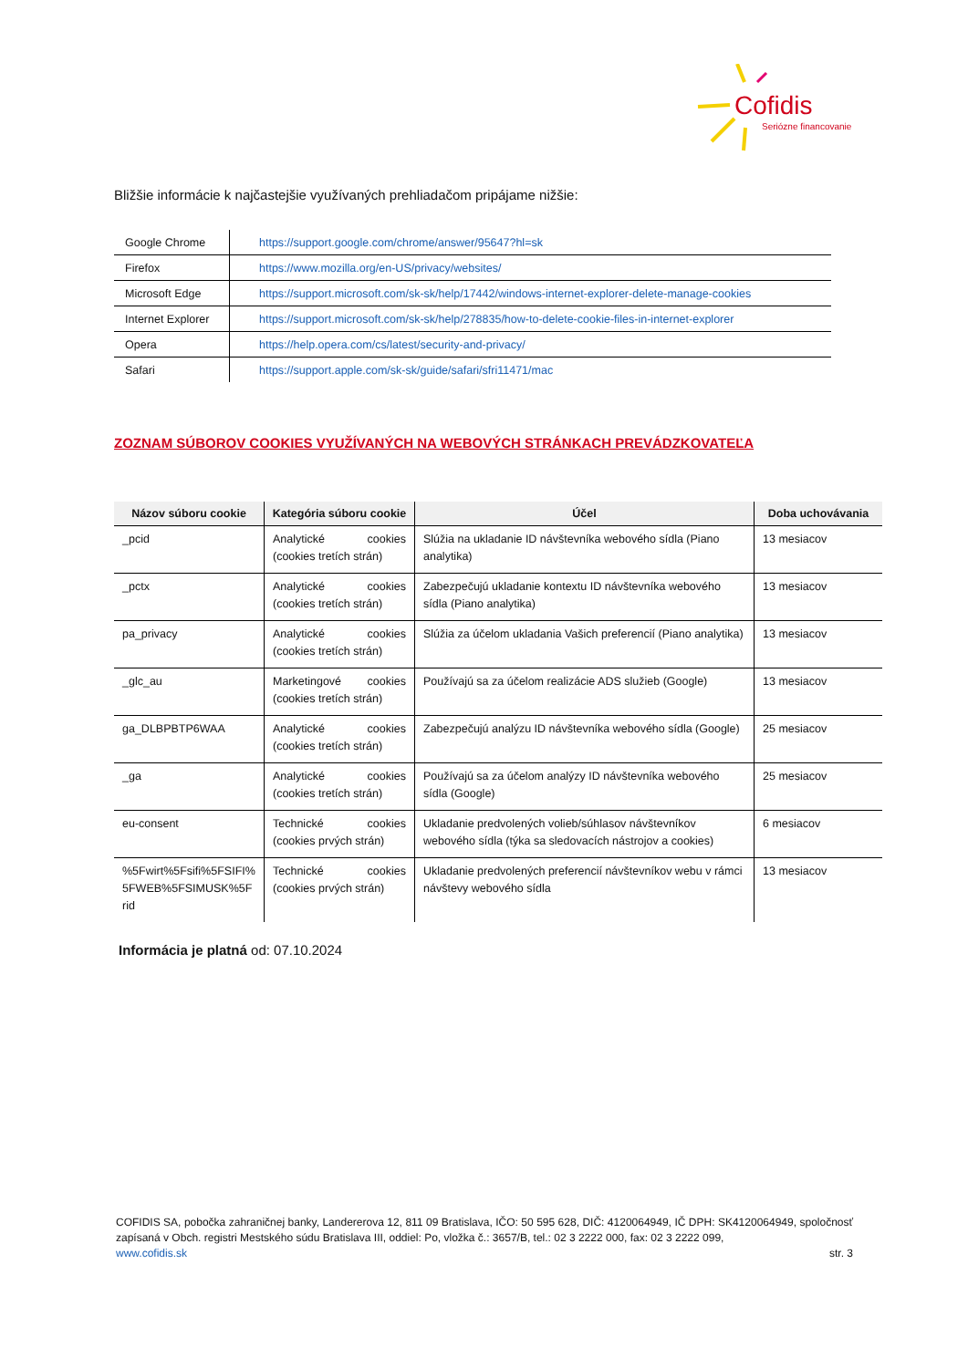Cofidis
Seriózne financovanie
Bližšie informácie k najčastejšie využívaných prehliadačom pripájame nižšie:
| Google Chrome | https://support.google.com/chrome/answer/95647?hl=sk |
| Firefox | https://www.mozilla.org/en-US/privacy/websites/ |
| Microsoft Edge | https://support.microsoft.com/sk-sk/help/17442/windows-internet-explorer-delete-manage-cookies |
| Internet Explorer | https://support.microsoft.com/sk-sk/help/278835/how-to-delete-cookie-files-in-internet-explorer |
| Opera | https://help.opera.com/cs/latest/security-and-privacy/ |
| Safari | https://support.apple.com/sk-sk/guide/safari/sfri11471/mac |
ZOZNAM SÚBOROV COOKIES VYUŽÍVANÝCH NA WEBOVÝCH STRÁNKACH PREVÁDZKOVATEĽA
| Názov súboru cookie | Kategória súboru cookie | Účel | Doba uchovávania |
| --- | --- | --- | --- |
| _pcid | Analytické cookies (cookies tretích strán) | Slúžia na ukladanie ID návštevníka webového sídla (Piano analytika) | 13 mesiacov |
| _pctx | Analytické cookies (cookies tretích strán) | Zabezpečujú ukladanie kontextu ID návštevníka webového sídla (Piano analytika) | 13 mesiacov |
| pa_privacy | Analytické cookies (cookies tretích strán) | Slúžia za účelom ukladania Vašich preferencií (Piano analytika) | 13 mesiacov |
| _glc_au | Marketingové cookies (cookies tretích strán) | Používajú sa za účelom realizácie ADS služieb (Google) | 13 mesiacov |
| ga_DLBPBTP6WAA | Analytické cookies (cookies tretích strán) | Zabezpečujú analýzu ID návštevníka webového sídla (Google) | 25 mesiacov |
| _ga | Analytické cookies (cookies tretích strán) | Používajú sa za účelom analýzy ID návštevníka webového sídla (Google) | 25 mesiacov |
| eu-consent | Technické cookies (cookies prvých strán) | Ukladanie predvolených volieb/súhlasov návštevníkov webového sídla (týka sa sledovacích nástrojov a cookies) | 6 mesiacov |
| %5Fwirt%5Fsifi%5FSIFI%5FWEB%5FSIMUSK%5Frid | Technické cookies (cookies prvých strán) | Ukladanie predvolených preferencií návštevníkov webu v rámci návštevy webového sídla | 13 mesiacov |
Informácia je platná od: 07.10.2024
COFIDIS SA, pobočka zahraničnej banky, Landererova 12, 811 09 Bratislava, IČO: 50 595 628, DIČ: 4120064949, IČ DPH: SK4120064949, spoločnosť zapísaná v Obch. registri Mestského súdu Bratislava III, oddiel: Po, vložka č.: 3657/B, tel.: 02 3 2222 000, fax: 02 3 2222 099,
www.cofidis.sk str. 3